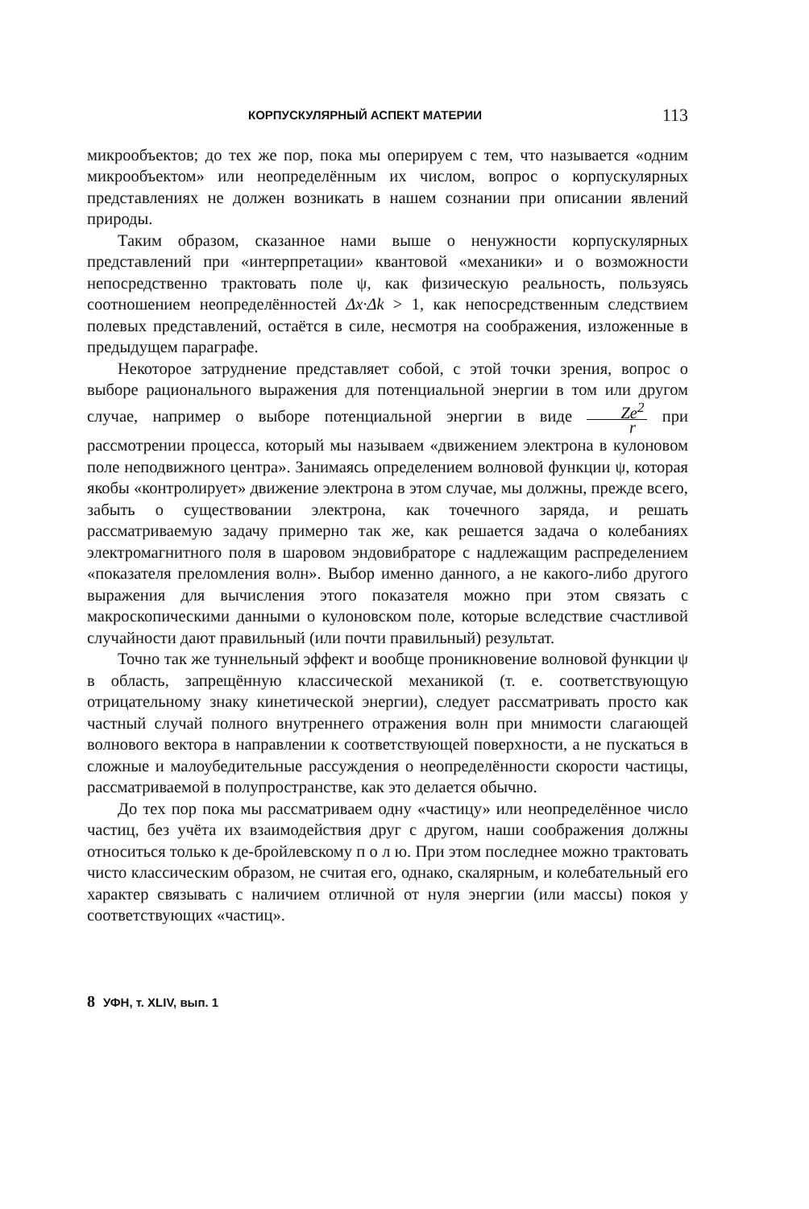КОРПУСКУЛЯРНЫЙ АСПЕКТ МАТЕРИИ 113
микрообъектов; до тех же пор, пока мы оперируем с тем, что называется «одним микрообъектом» или неопределённым их числом, вопрос о корпускулярных представлениях не должен возникать в нашем сознании при описании явлений природы.
Таким образом, сказанное нами выше о ненужности корпускулярных представлений при «интерпретации» квантовой «механики» и о возможности непосредственно трактовать поле ψ, как физическую реальность, пользуясь соотношением неопределённостей Δx·Δk > 1, как непосредственным следствием полевых представлений, остаётся в силе, несмотря на соображения, изложенные в предыдущем параграфе.
Некоторое затруднение представляет собой, с этой точки зрения, вопрос о выборе рационального выражения для потенциальной энергии в том или другом случае, например о выборе потенциальной энергии в виде Ze<sup>2</sup> r при рассмотрении процесса, который мы называем «движением электрона в кулоновом поле неподвижного центра». Занимаясь определением волновой функции ψ, которая якобы «контролирует» движение электрона в этом случае, мы должны, прежде всего, забыть о существовании электрона, как точечного заряда, и решать рассматриваемую задачу примерно так же, как решается задача о колебаниях электромагнитного поля в шаровом эндовибраторе с надлежащим распределением «показателя преломления волн». Выбор именно данного, а не какого-либо другого выражения для вычисления этого показателя можно при этом связать с макроскопическими данными о кулоновском поле, которые вследствие счастливой случайности дают правильный (или почти правильный) результат.
Точно так же туннельный эффект и вообще проникновение волновой функции ψ в область, запрещённую классической механикой (т. е. соответствующую отрицательному знаку кинетической энергии), следует рассматривать просто как частный случай полного внутреннего отражения волн при мнимости слагающей волнового вектора в направлении к соответствующей поверхности, а не пускаться в сложные и малоубедительные рассуждения о неопределённости скорости частицы, рассматриваемой в полупространстве, как это делается обычно.
До тех пор пока мы рассматриваем одну «частицу» или неопределённое число частиц, без учёта их взаимодействия друг с другом, наши соображения должны относиться только к де-бройлевскому п о л ю. При этом последнее можно трактовать чисто классическим образом, не считая его, однако, скалярным, и колебательный его характер связывать с наличием отличной от нуля энергии (или массы) покоя у соответствующих «частиц».
8 УФН, т. XLIV, вып. 1